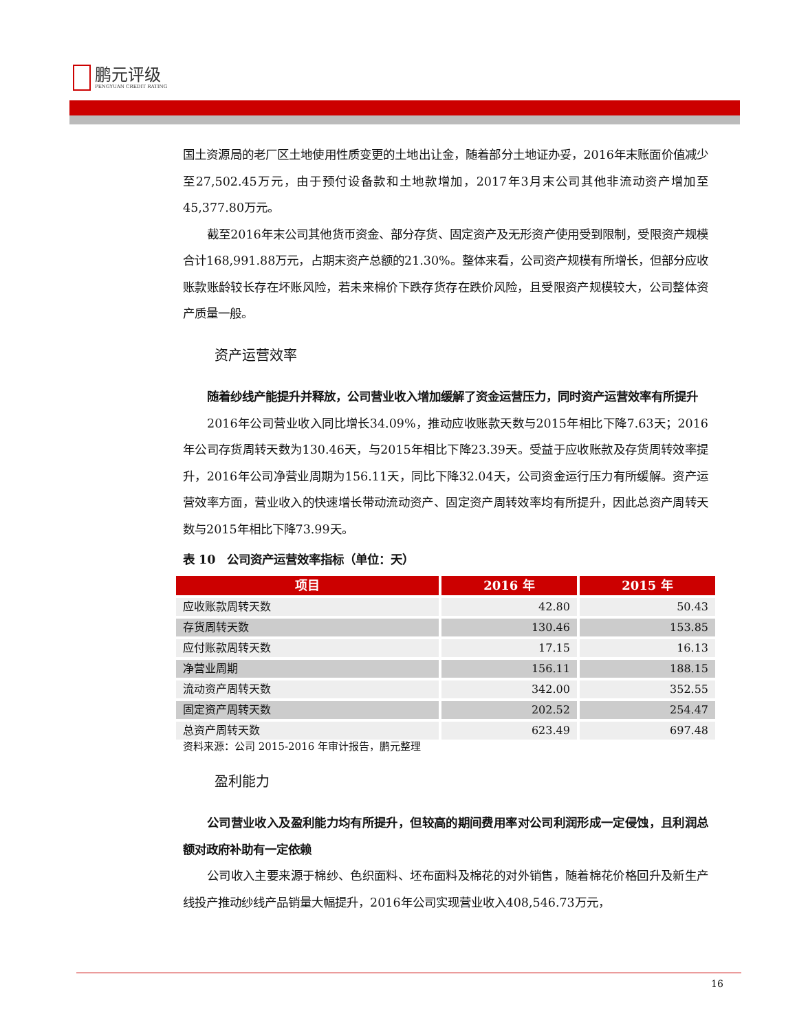鹏元评级
PENGYUAN CREDIT RATING
国土资源局的老厂区土地使用性质变更的土地出让金，随着部分土地证办妥，2016年末账面价值减少至27,502.45万元，由于预付设备款和土地款增加，2017年3月末公司其他非流动资产增加至45,377.80万元。
截至2016年末公司其他货币资金、部分存货、固定资产及无形资产使用受到限制，受限资产规模合计168,991.88万元，占期末资产总额的21.30%。整体来看，公司资产规模有所增长，但部分应收账款账龄较长存在坏账风险，若未来棉价下跌存货存在跌价风险，且受限资产规模较大，公司整体资产质量一般。
资产运营效率
随着纱线产能提升并释放，公司营业收入增加缓解了资金运营压力，同时资产运营效率有所提升
2016年公司营业收入同比增长34.09%，推动应收账款天数与2015年相比下降7.63天；2016年公司存货周转天数为130.46天，与2015年相比下降23.39天。受益于应收账款及存货周转效率提升，2016年公司净营业周期为156.11天，同比下降32.04天，公司资金运行压力有所缓解。资产运营效率方面，营业收入的快速增长带动流动资产、固定资产周转效率均有所提升，因此总资产周转天数与2015年相比下降73.99天。
表 10　公司资产运营效率指标（单位：天）
| 项目 | 2016 年 | 2015 年 |
| --- | --- | --- |
| 应收账款周转天数 | 42.80 | 50.43 |
| 存货周转天数 | 130.46 | 153.85 |
| 应付账款周转天数 | 17.15 | 16.13 |
| 净营业周期 | 156.11 | 188.15 |
| 流动资产周转天数 | 342.00 | 352.55 |
| 固定资产周转天数 | 202.52 | 254.47 |
| 总资产周转天数 | 623.49 | 697.48 |
资料来源：公司 2015-2016 年审计报告，鹏元整理
盈利能力
公司营业收入及盈利能力均有所提升，但较高的期间费用率对公司利润形成一定侵蚀，且利润总额对政府补助有一定依赖
公司收入主要来源于棉纱、色织面料、坯布面料及棉花的对外销售，随着棉花价格回升及新生产线投产推动纱线产品销量大幅提升，2016年公司实现营业收入408,546.73万元，
16